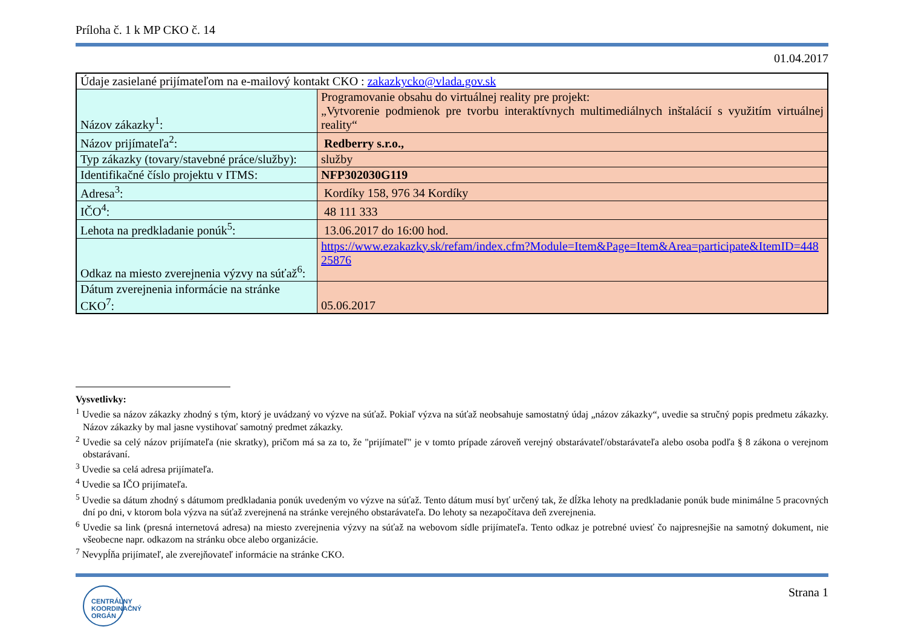Príloha č. 1 k MP CKO č. 14
01.04.2017
| Údaje zasielané prijímateľom na e-mailový kontakt CKO : zakazkycko@vlada.gov.sk | |
| Názov zákazky<sup>1</sup>: | Programovanie obsahu do virtuálnej reality pre projekt: „Vytvorenie podmienok pre tvorbu interaktívnych multimediálnych inštalácií s využitím virtuálnej reality“ |
| Názov prijímateľa<sup>2</sup>: | Redberry s.r.o., |
| Typ zákazky (tovary/stavebné práce/služby): | služby |
| Identifikačné číslo projektu v ITMS: | NFP302030G119 |
| Adresa<sup>3</sup>: | Kordíky 158, 976 34 Kordíky |
| IČO<sup>4</sup>: | 48 111 333 |
| Lehota na predkladanie ponúk<sup>5</sup>: | 13.06.2017 do 16:00 hod. |
| Odkaz na miesto zverejnenia výzvy na súťaž<sup>6</sup>: | https://www.ezakazky.sk/refam/index.cfm?Module=Item&Page=Item&Area=participate&ItemID=44825876 |
| Dátum zverejnenia informácie na stránke CKO<sup>7</sup>: | 05.06.2017 |
Vysvetlivky:
<sup>1</sup> Uvedie sa názov zákazky zhodný s tým, ktorý je uvádzaný vo výzve na súťaž. Pokiaľ výzva na súťaž neobsahuje samostatný údaj „názov zákazky“, uvedie sa stručný popis predmetu zákazky. Názov zákazky by mal jasne vystihovať samotný predmet zákazky.
<sup>2</sup> Uvedie sa celý názov prijímateľa (nie skratky), pričom má sa za to, že "prijímateľ" je v tomto prípade zároveň verejný obstarávateľ/obstarávateľa alebo osoba podľa § 8 zákona o verejnom obstarávaní.
<sup>3</sup> Uvedie sa celá adresa prijímateľa.
<sup>4</sup> Uvedie sa IČO prijímateľa.
<sup>5</sup> Uvedie sa dátum zhodný s dátumom predkladania ponúk uvedeným vo výzve na súťaž. Tento dátum musí byť určený tak, že dĺžka lehoty na predkladanie ponúk bude minimálne 5 pracovných dní po dni, v ktorom bola výzva na súťaž zverejnená na stránke verejného obstarávateľa. Do lehoty sa nezapočítava deň zverejnenia.
<sup>6</sup> Uvedie sa link (presná internetová adresa) na miesto zverejnenia výzvy na súťaž na webovom sídle prijímateľa. Tento odkaz je potrebné uviesť čo najpresnejšie na samotný dokument, nie všeobecne napr. odkazom na stránku obce alebo organizácie.
<sup>7</sup> Nevypĺňa prijímateľ, ale zverejňovateľ informácie na stránke CKO.
CENTRÁLNY
KOORDINAČNÝ
ORGÁN
Strana 1